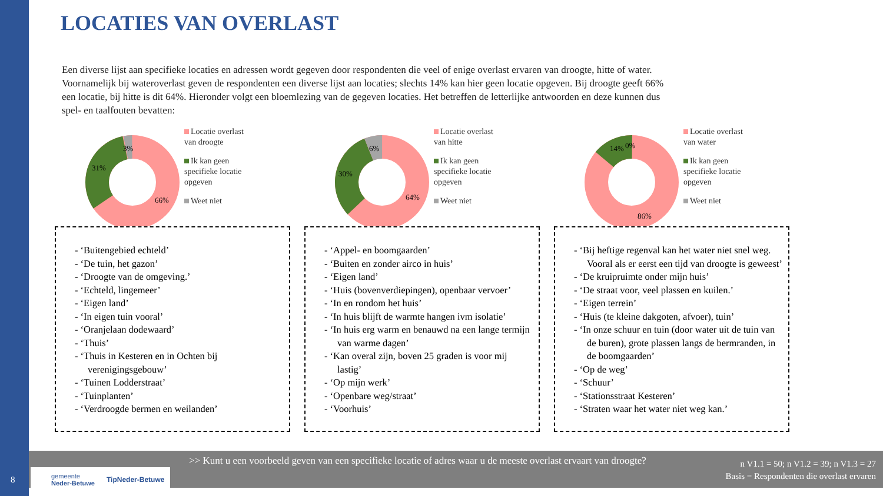LOCATIES VAN OVERLAST
Een diverse lijst aan specifieke locaties en adressen wordt gegeven door respondenten die veel of enige overlast ervaren van droogte, hitte of water. Voornamelijk bij wateroverlast geven de respondenten een diverse lijst aan locaties; slechts 14% kan hier geen locatie opgeven. Bij droogte geeft 66% een locatie, bij hitte is dit 64%. Hieronder volgt een bloemlezing van de gegeven locaties. Het betreffen de letterlijke antwoorden en deze kunnen dus spel- en taalfouten bevatten:
3%
31%
66%
Locatie overlast
van droogte
Ik kan geen
specifieke locatie
opgeven
Weet niet
- ‘Buitengebied echteld’
- ‘De tuin, het gazon’
- ‘Droogte van de omgeving.’
- ‘Echteld, lingemeer’
- ‘Eigen land’
- ‘In eigen tuin vooral’
- ‘Oranjelaan dodewaard’
- ‘Thuis’
- ‘Thuis in Kesteren en in Ochten bij verenigingsgebouw’
- ‘Tuinen Lodderstraat’
- ‘Tuinplanten’
- ‘Verdroogde bermen en weilanden’
6%
30%
64%
Locatie overlast
van hitte
Ik kan geen
specifieke locatie
opgeven
Weet niet
- ‘Appel- en boomgaarden’
- ‘Buiten en zonder airco in huis’
- ‘Eigen land’
- ‘Huis (bovenverdiepingen), openbaar vervoer’
- ‘In en rondom het huis’
- ‘In huis blijft de warmte hangen ivm isolatie’
- ‘In huis erg warm en benauwd na een lange termijn van warme dagen’
- ‘Kan overal zijn, boven 25 graden is voor mij lastig’
- ‘Op mijn werk’
- ‘Openbare weg/straat’
- ‘Voorhuis’
14%
0%
86%
Locatie overlast
van water
Ik kan geen
specifieke locatie
opgeven
Weet niet
- ‘Bij heftige regenval kan het water niet snel weg. Vooral als er eerst een tijd van droogte is geweest’
- ‘De kruipruimte onder mijn huis’
- ‘De straat voor, veel plassen en kuilen.’
- ‘Eigen terrein’
- ‘Huis (te kleine dakgoten, afvoer), tuin’
- ‘In onze schuur en tuin (door water uit de tuin van de buren), grote plassen langs de bermranden, in de boomgaarden’
- ‘Op de weg’
- ‘Schuur’
- ‘Stationsstraat Kesteren’
- ‘Straten waar het water niet weg kan.’
>> Kunt u een voorbeeld geven van een specifieke locatie of adres waar u de meeste overlast ervaart van droogte?
n V1.1 = 50; n V1.2 = 39; n V1.3 = 27
Basis = Respondenten die overlast ervaren
gemeente
Neder-Betuwe TipNeder-Betuwe
8